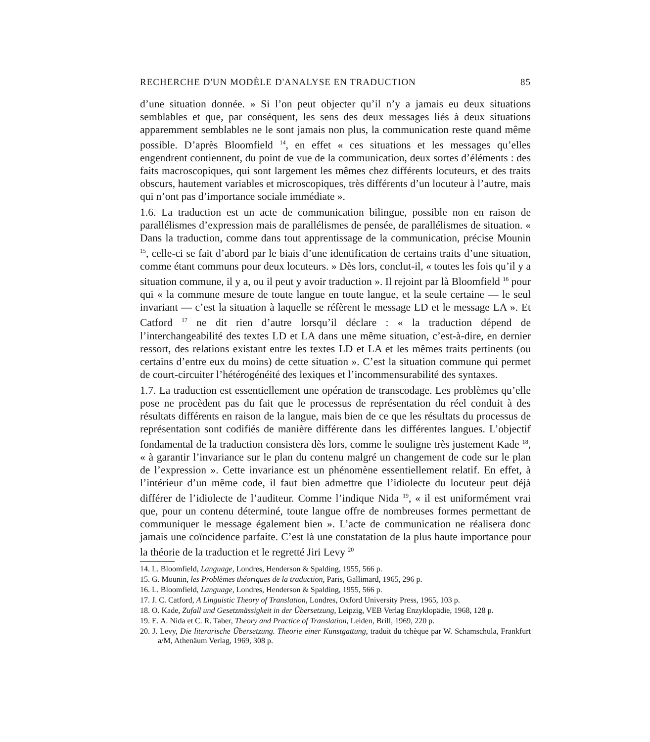RECHERCHE D'UN MODÈLE D'ANALYSE EN TRADUCTION 85
d’une situation donnée. » Si l’on peut objecter qu’il n’y a jamais eu deux situations semblables et que, par conséquent, les sens des deux messages liés à deux situations apparemment semblables ne le sont jamais non plus, la communication reste quand même possible. D’après Bloomfield <sup>14</sup>, en effet « ces situations et les messages qu’elles engendrent contiennent, du point de vue de la communication, deux sortes d’éléments : des faits macroscopiques, qui sont largement les mêmes chez différents locuteurs, et des traits obscurs, hautement variables et microscopiques, très différents d’un locuteur à l’autre, mais qui n’ont pas d’importance sociale immédiate ».
1.6. La traduction est un acte de communication bilingue, possible non en raison de parallélismes d’expression mais de parallélismes de pensée, de parallélismes de situation. « Dans la traduction, comme dans tout apprentissage de la communication, précise Mounin <sup>15</sup>, celle-ci se fait d’abord par le biais d’une identification de certains traits d’une situation, comme étant communs pour deux locuteurs. » Dès lors, conclut-il, « toutes les fois qu’il y a situation commune, il y a, ou il peut y avoir traduction ». Il rejoint par là Bloomfield <sup>16</sup> pour qui « la commune mesure de toute langue en toute langue, et la seule certaine — le seul invariant — c’est la situation à laquelle se réfèrent le message LD et le message LA ». Et Catford <sup>17</sup> ne dit rien d’autre lorsqu’il déclare : « la traduction dépend de l’interchangeabilité des textes LD et LA dans une même situation, c’est-à-dire, en dernier ressort, des relations existant entre les textes LD et LA et les mêmes traits pertinents (ou certains d’entre eux du moins) de cette situation ». C’est la situation commune qui permet de court-circuiter l’hétérogénéité des lexiques et l’incommensurabilité des syntaxes.
1.7. La traduction est essentiellement une opération de transcodage. Les problèmes qu’elle pose ne procèdent pas du fait que le processus de représentation du réel conduit à des résultats différents en raison de la langue, mais bien de ce que les résultats du processus de représentation sont codifiés de manière différente dans les différentes langues. L’objectif fondamental de la traduction consistera dès lors, comme le souligne très justement Kade <sup>18</sup>, « à garantir l’invariance sur le plan du contenu malgré un changement de code sur le plan de l’expression ». Cette invariance est un phénomène essentiellement relatif. En effet, à l’intérieur d’un même code, il faut bien admettre que l’idiolecte du locuteur peut déjà différer de l’idiolecte de l’auditeur. Comme l’indique Nida <sup>19</sup>, « il est uniformément vrai que, pour un contenu déterminé, toute langue offre de nombreuses formes permettant de communiquer le message également bien ». L’acte de communication ne réalisera donc jamais une coïncidence parfaite. C’est là une constatation de la plus haute importance pour la théorie de la traduction et le regretté Jiri Levy <sup>20</sup>
14. L. Bloomfield, Language, Londres, Henderson & Spalding, 1955, 566 p.
15. G. Mounin, les Problèmes théoriques de la traduction, Paris, Gallimard, 1965, 296 p.
16. L. Bloomfield, Language, Londres, Henderson & Spalding, 1955, 566 p.
17. J. C. Catford, A Linguistic Theory of Translation, Londres, Oxford University Press, 1965, 103 p.
18. O. Kade, Zufall und Gesetzmässigkeit in der Übersetzung, Leipzig, VEB Verlag Enzyklopädie, 1968, 128 p.
19. E. A. Nida et C. R. Taber, Theory and Practice of Translation, Leiden, Brill, 1969, 220 p.
20. J. Levy, Die literarische Übersetzung. Theorie einer Kunstgattung, traduit du tchèque par W. Schamschula, Frankfurt a/M, Athenäum Verlag, 1969, 308 p.